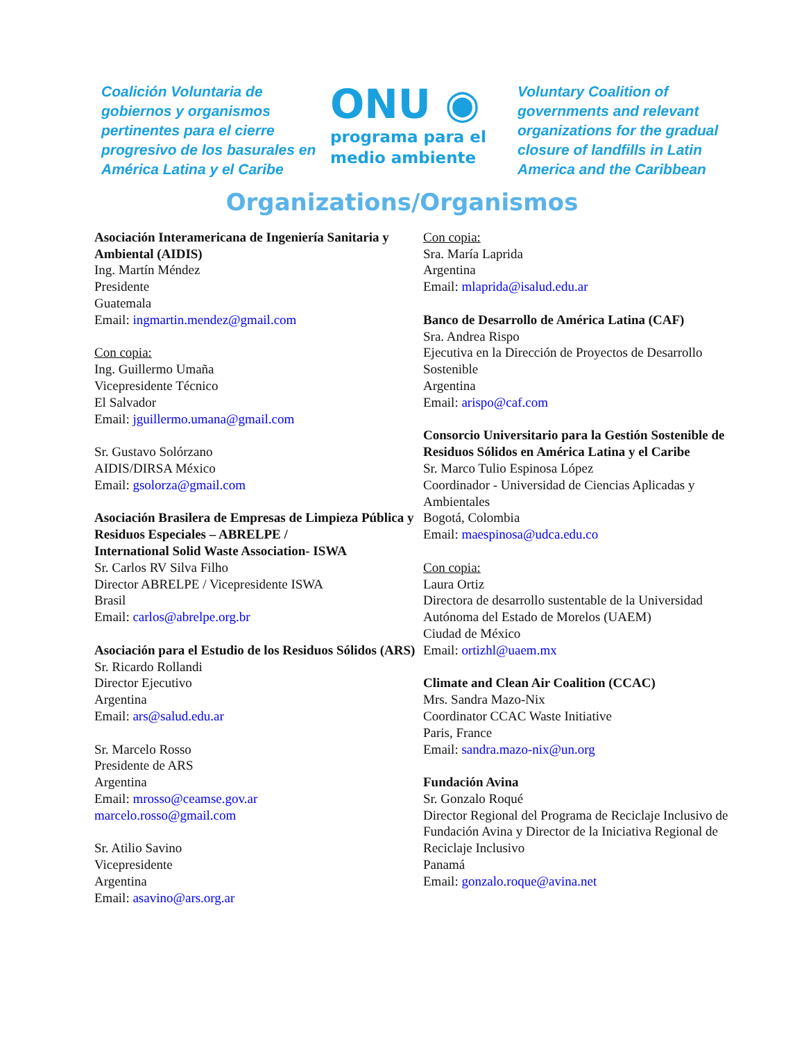Coalición Voluntaria de gobiernos y organismos pertinentes para el cierre progresivo de los basurales en América Latina y el Caribe
ONU ◉
programa para el
medio ambiente
Voluntary Coalition of governments and relevant organizations for the gradual closure of landfills in Latin America and the Caribbean
Organizations/Organismos
Asociación Interamericana de Ingeniería Sanitaria y Ambiental (AIDIS)
Ing. Martín Méndez
Presidente
Guatemala
Email: ingmartin.mendez@gmail.com
Con copia:
Ing. Guillermo Umaña
Vicepresidente Técnico
El Salvador
Email: jguillermo.umana@gmail.com
Sr. Gustavo Solórzano
AIDIS/DIRSA México
Email: gsolorza@gmail.com
Asociación Brasilera de Empresas de Limpieza Pública y Residuos Especiales – ABRELPE /
International Solid Waste Association- ISWA
Sr. Carlos RV Silva Filho
Director ABRELPE / Vicepresidente ISWA
Brasil
Email: carlos@abrelpe.org.br
Asociación para el Estudio de los Residuos Sólidos (ARS)
Sr. Ricardo Rollandi
Director Ejecutivo
Argentina
Email: ars@salud.edu.ar
Sr. Marcelo Rosso
Presidente de ARS
Argentina
Email: mrosso@ceamse.gov.ar
marcelo.rosso@gmail.com
Sr. Atilio Savino
Vicepresidente
Argentina
Email: asavino@ars.org.ar
Con copia:
Sra. María Laprida
Argentina
Email: mlaprida@isalud.edu.ar
Banco de Desarrollo de América Latina (CAF)
Sra. Andrea Rispo
Ejecutiva en la Dirección de Proyectos de Desarrollo Sostenible
Argentina
Email: arispo@caf.com
Consorcio Universitario para la Gestión Sostenible de Residuos Sólidos en América Latina y el Caribe
Sr. Marco Tulio Espinosa López
Coordinador - Universidad de Ciencias Aplicadas y Ambientales
Bogotá, Colombia
Email: maespinosa@udca.edu.co
Con copia:
Laura Ortiz
Directora de desarrollo sustentable de la Universidad Autónoma del Estado de Morelos (UAEM)
Ciudad de México
Email: ortizhl@uaem.mx
Climate and Clean Air Coalition (CCAC)
Mrs. Sandra Mazo-Nix
Coordinator CCAC Waste Initiative
Paris, France
Email: sandra.mazo-nix@un.org
Fundación Avina
Sr. Gonzalo Roqué
Director Regional del Programa de Reciclaje Inclusivo de Fundación Avina y Director de la Iniciativa Regional de Reciclaje Inclusivo
Panamá
Email: gonzalo.roque@avina.net